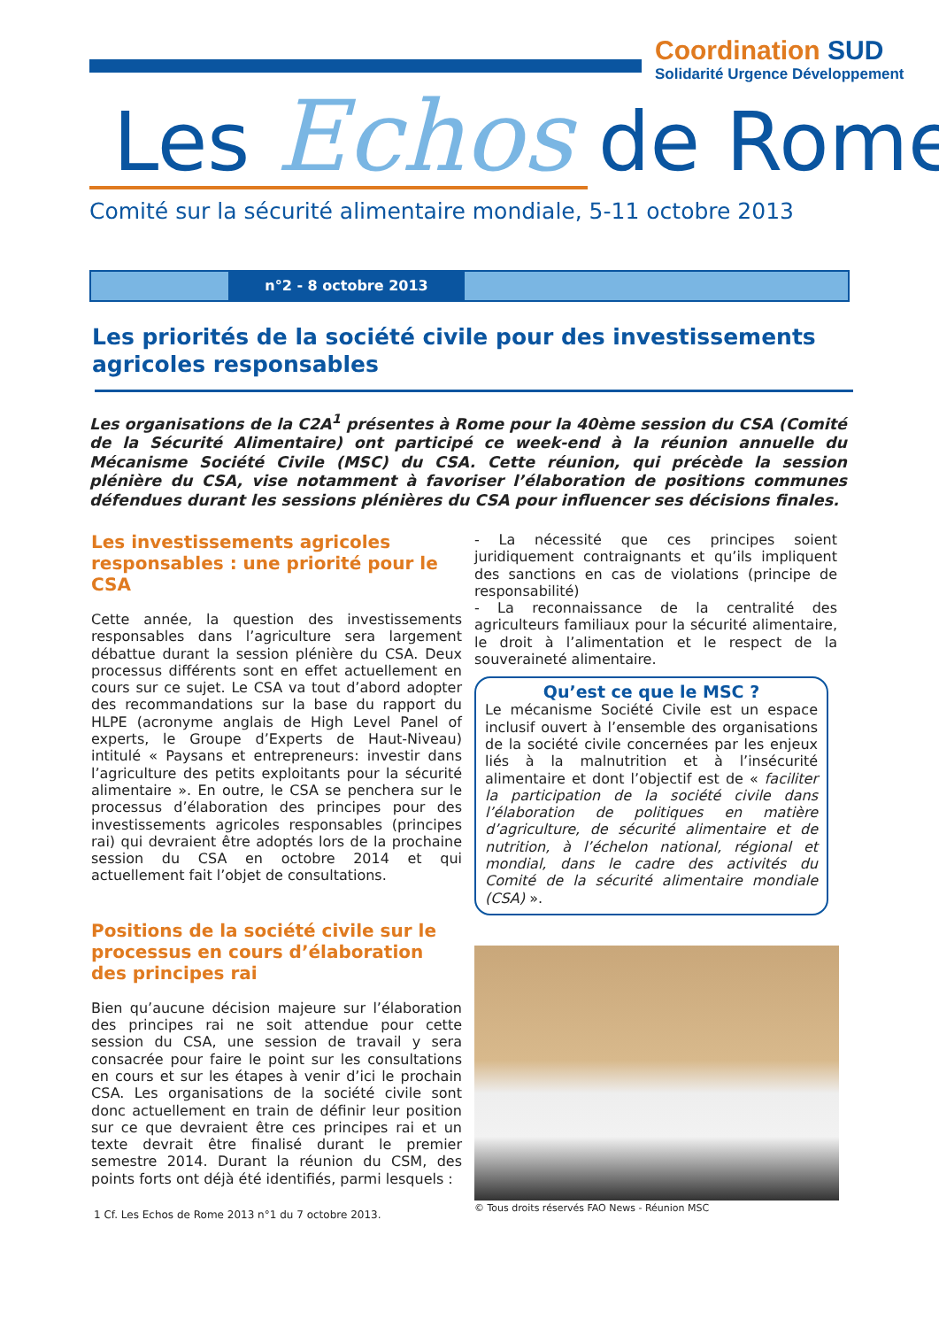Coordination SUD
Solidarité Urgence Développement
Les Echos de Rome
Comité sur la sécurité alimentaire mondiale, 5-11 octobre 2013
n°2 - 8 octobre 2013
Les priorités de la société civile pour des investissements agricoles responsables
Les organisations de la C2A<sup>1</sup> présentes à Rome pour la 40ème session du CSA (Comité de la Sécurité Alimentaire) ont participé ce week-end à la réunion annuelle du Mécanisme Société Civile (MSC) du CSA. Cette réunion, qui précède la session plénière du CSA, vise notamment à favoriser l’élaboration de positions communes défendues durant les sessions plénières du CSA pour influencer ses décisions finales.
Les investissements agricoles responsables : une priorité pour le CSA
Cette année, la question des investissements responsables dans l’agriculture sera largement débattue durant la session plénière du CSA. Deux processus différents sont en effet actuellement en cours sur ce sujet. Le CSA va tout d’abord adopter des recommandations sur la base du rapport du HLPE (acronyme anglais de High Level Panel of experts, le Groupe d’Experts de Haut-Niveau) intitulé « Paysans et entrepreneurs: investir dans l’agriculture des petits exploitants pour la sécurité alimentaire ». En outre, le CSA se penchera sur le processus d’élaboration des principes pour des investissements agricoles responsables (principes rai) qui devraient être adoptés lors de la prochaine session du CSA en octobre 2014 et qui actuellement fait l’objet de consultations.
Positions de la société civile sur le processus en cours d’élaboration des principes rai
Bien qu’aucune décision majeure sur l’élaboration des principes rai ne soit attendue pour cette session du CSA, une session de travail y sera consacrée pour faire le point sur les consultations en cours et sur les étapes à venir d’ici le prochain CSA. Les organisations de la société civile sont donc actuellement en train de définir leur position sur ce que devraient être ces principes rai et un texte devrait être finalisé durant le premier semestre 2014. Durant la réunion du CSM, des points forts ont déjà été identifiés, parmi lesquels :
- La nécessité que ces principes soient juridiquement contraignants et qu’ils impliquent des sanctions en cas de violations (principe de responsabilité)
- La reconnaissance de la centralité des agriculteurs familiaux pour la sécurité alimentaire, le droit à l’alimentation et le respect de la souveraineté alimentaire.
Qu’est ce que le MSC ?
Le mécanisme Société Civile est un espace inclusif ouvert à l’ensemble des organisations de la société civile concernées par les enjeux liés à la malnutrition et à l’insécurité alimentaire et dont l’objectif est de « faciliter la participation de la société civile dans l’élaboration de politiques en matière d’agriculture, de sécurité alimentaire et de nutrition, à l’échelon national, régional et mondial, dans le cadre des activités du Comité de la sécurité alimentaire mondiale (CSA) ».
© Tous droits réservés FAO News - Réunion MSC
1 Cf. Les Echos de Rome 2013 n°1 du 7 octobre 2013.